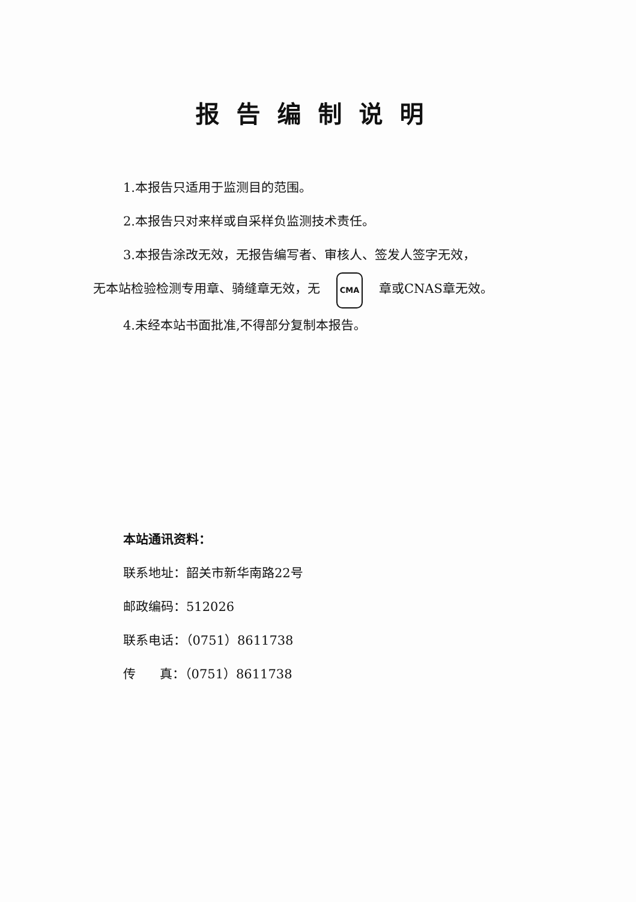报告编制说明
1.本报告只适用于监测目的范围。
2.本报告只对来样或自采样负监测技术责任。
3.本报告涂改无效，无报告编写者、审核人、签发人签字无效，
无本站检验检测专用章、骑缝章无效，无 CMA 章或CNAS章无效。
4.未经本站书面批准,不得部分复制本报告。
本站通讯资料：
联系地址：韶关市新华南路22号
邮政编码：512026
联系电话：（0751）8611738
传 真：（0751）8611738